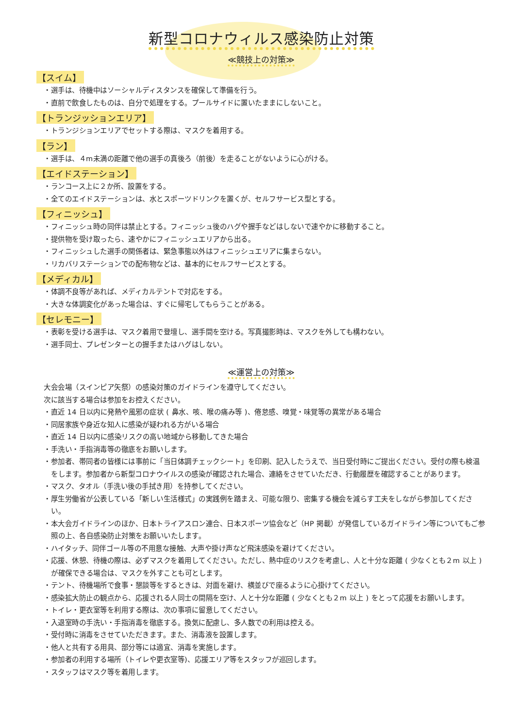新型コロナウィルス感染防止対策
≪競技上の対策≫
【スイム】
・選手は、待機中はソーシャルディスタンスを確保して準備を行う。
・直前で飲食したものは、自分で処理をする。プールサイドに置いたままにしないこと。
【トランジッションエリア】
・トランジションエリアでセットする際は、マスクを着用する。
【ラン】
・選手は、４m未満の距離で他の選手の真後ろ（前後）を走ることがないように心がける。
【エイドステーション】
・ランコース上に２か所、設置をする。
・全てのエイドステーションは、水とスポーツドリンクを置くが、セルフサービス型とする。
【フィニッシュ】
・フィニッシュ時の同伴は禁止とする。フィニッシュ後のハグや握手などはしないで速やかに移動すること。
・提供物を受け取ったら、速やかにフィニッシュエリアから出る。
・フィニッシュした選手の関係者は、緊急事態以外はフィニッシュエリアに集まらない。
・リカバリステーションでの配布物などは、基本的にセルフサービスとする。
【メディカル】
・体調不良等があれば、メディカルテントで対応をする。
・大きな体調変化があった場合は、すぐに帰宅してもらうことがある。
【セレモニー】
・表彰を受ける選手は、マスク着用で登壇し、選手間を空ける。写真撮影時は、マスクを外しても構わない。
・選手同士、プレゼンターとの握手またはハグはしない。
≪運営上の対策≫
大会会場（スインピア矢祭）の感染対策のガイドラインを遵守してください。
次に該当する場合は参加をお控えください。
・直近 14 日以内に発熱や風邪の症状 ( 鼻水、咳、喉の痛み等 )、倦怠感、嗅覚・味覚等の異常がある場合
・同居家族や身近な知人に感染が疑われる方がいる場合
・直近 14 日以内に感染リスクの高い地域から移動してきた場合
・手洗い・手指消毒等の徹底をお願いします。
・参加者、帯同者の皆様には事前に「当日体調チェックシート」を印刷、記入したうえで、当日受付時にご提出ください。受付の際も検温をします。参加者から新型コロナウイルスの感染が確認された場合、連絡をさせていただき、行動履歴を確認することがあります。
・マスク、タオル（手洗い後の手拭き用）を持参してください。
・厚生労働省が公表している「新しい生活様式」の実践例を踏まえ、可能な限り、密集する機会を減らす工夫をしながら参加してください。
・本大会ガイドラインのほか、日本トライアスロン連合、日本スポーツ協会など（HP 掲載）が発信しているガイドライン等についてもご参照の上、各自感染防止対策をお願いいたします。
・ハイタッチ、同伴ゴール等の不用意な接触、大声や掛け声など飛沫感染を避けてください。
・応援、休憩、待機の際は、必ずマスクを着用してください。ただし、熱中症のリスクを考慮し、人と十分な距離 ( 少なくとも２m 以上 ) が確保できる場合は、マスクを外すことも可とします。
・テント、待機場所で食事・懇談等をするときは、対面を避け、横並びで座るように心掛けてください。
・感染拡大防止の観点から、応援される人同士の間隔を空け、人と十分な距離 ( 少なくとも２m 以上 ) をとって応援をお願いします。
・トイレ・更衣室等を利用する際は、次の事項に留意してください。
・入退室時の手洗い・手指消毒を徹底する。換気に配慮し、多人数での利用は控える。
・受付時に消毒をさせていただきます。また、消毒液を設置します。
・他人と共有する用具、部分等には適宜、消毒を実施します。
・参加者の利用する場所（トイレや更衣室等)、応援エリア等をスタッフが巡回します。
・スタッフはマスク等を着用します。